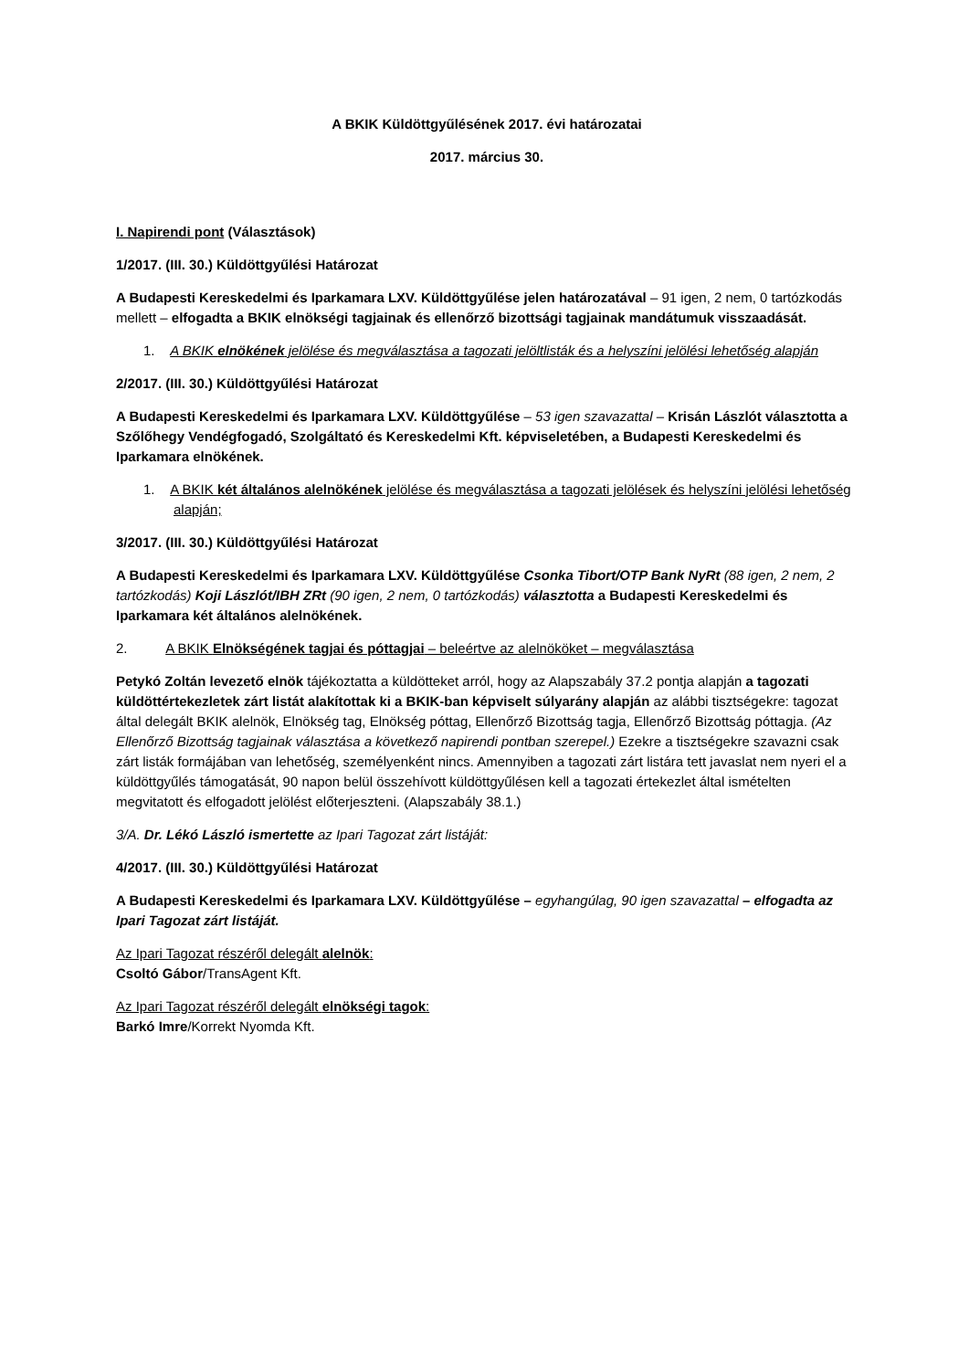A BKIK Küldöttgyűlésének 2017. évi határozatai
2017. március 30.
I. Napirendi pont (Választások)
1/2017. (III. 30.) Küldöttgyűlési Határozat
A Budapesti Kereskedelmi és Iparkamara LXV. Küldöttgyűlése jelen határozatával – 91 igen, 2 nem, 0 tartózkodás mellett – elfogadta a BKIK elnökségi tagjainak és ellenőrző bizottsági tagjainak mandátumuk visszaadását.
1. A BKIK elnökének jelölése és megválasztása a tagozati jelöltlisták és a helyszíni jelölési lehetőség alapján
2/2017. (III. 30.) Küldöttgyűlési Határozat
A Budapesti Kereskedelmi és Iparkamara LXV. Küldöttgyűlése – 53 igen szavazattal – Krisán Lászlót választotta a Szőlőhegy Vendégfogadó, Szolgáltató és Kereskedelmi Kft. képviseletében, a Budapesti Kereskedelmi és Iparkamara elnökének.
1. A BKIK két általános alelnökének jelölése és megválasztása a tagozati jelölések és helyszíni jelölési lehetőség alapján;
3/2017. (III. 30.) Küldöttgyűlési Határozat
A Budapesti Kereskedelmi és Iparkamara LXV. Küldöttgyűlése Csonka Tibort/OTP Bank NyRt (88 igen, 2 nem, 2 tartózkodás) Koji Lászlót/IBH ZRt (90 igen, 2 nem, 0 tartózkodás) választotta a Budapesti Kereskedelmi és Iparkamara két általános alelnökének.
2. A BKIK Elnökségének tagjai és póttagjai – beleértve az alelnököket – megválasztása
Petykó Zoltán levezető elnök tájékoztatta a küldötteket arról, hogy az Alapszabály 37.2 pontja alapján a tagozati küldöttértekezletek zárt listát alakítottak ki a BKIK-ban képviselt súlyarány alapján az alábbi tisztségekre: tagozat által delegált BKIK alelnök, Elnökség tag, Elnökség póttag, Ellenőrző Bizottság tagja, Ellenőrző Bizottság póttagja. (Az Ellenőrző Bizottság tagjainak választása a következő napirendi pontban szerepel.) Ezekre a tisztségekre szavazni csak zárt listák formájában van lehetőség, személyenként nincs. Amennyiben a tagozati zárt listára tett javaslat nem nyeri el a küldöttgyűlés támogatását, 90 napon belül összehívott küldöttgyűlésen kell a tagozati értekezlet által ismételten megvitatott és elfogadott jelölést előterjeszteni. (Alapszabály 38.1.)
3/A. Dr. Lékó László ismertette az Ipari Tagozat zárt listáját:
4/2017. (III. 30.) Küldöttgyűlési Határozat
A Budapesti Kereskedelmi és Iparkamara LXV. Küldöttgyűlése – egyhangúlag, 90 igen szavazattal – elfogadta az Ipari Tagozat zárt listáját.
Az Ipari Tagozat részéről delegált alelnök:
Csoltó Gábor/TransAgent Kft.
Az Ipari Tagozat részéről delegált elnökségi tagok:
Barkó Imre/Korrekt Nyomda Kft.